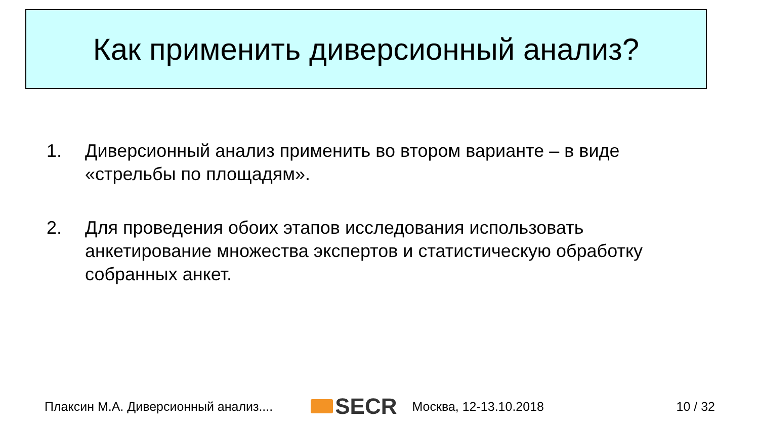Как применить диверсионный анализ?
1. Диверсионный анализ применить во втором варианте – в виде «стрельбы по площадям».
2. Для проведения обоих этапов исследования использовать анкетирование множества экспертов и статистическую обработку собранных анкет.
Плаксин М.А. Диверсионный анализ.... SECR Москва, 12-13.10.2018 10 / 32